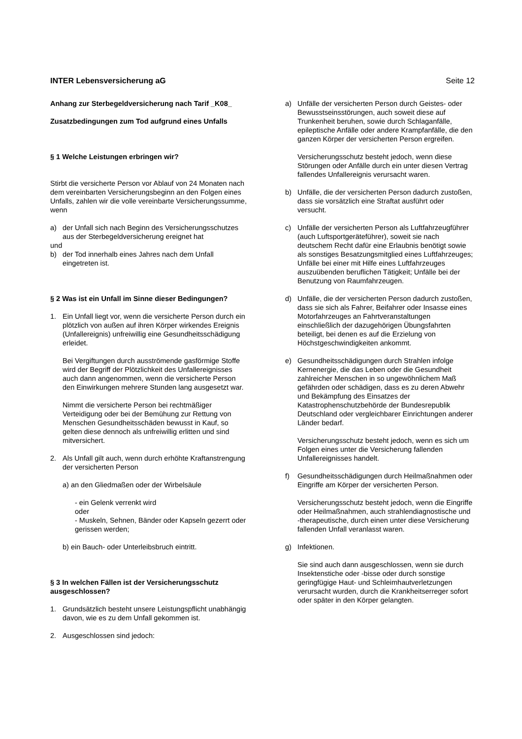INTER Lebensversicherung aG Seite 12
Anhang zur Sterbegeldversicherung nach Tarif _K08_
Zusatzbedingungen zum Tod aufgrund eines Unfalls
§ 1 Welche Leistungen erbringen wir?
Stirbt die versicherte Person vor Ablauf von 24 Monaten nach dem vereinbarten Versicherungsbeginn an den Folgen eines Unfalls, zahlen wir die volle vereinbarte Versicherungssumme, wenn
a) der Unfall sich nach Beginn des Versicherungsschutzes aus der Sterbegeldversicherung ereignet hat
und
b) der Tod innerhalb eines Jahres nach dem Unfall eingetreten ist.
§ 2 Was ist ein Unfall im Sinne dieser Bedingungen?
1. Ein Unfall liegt vor, wenn die versicherte Person durch ein plötzlich von außen auf ihren Körper wirkendes Ereignis (Unfallereignis) unfreiwillig eine Gesundheitsschädigung erleidet.
Bei Vergiftungen durch ausströmende gasförmige Stoffe wird der Begriff der Plötzlichkeit des Unfallereignisses auch dann angenommen, wenn die versicherte Person den Einwirkungen mehrere Stunden lang ausgesetzt war.
Nimmt die versicherte Person bei rechtmäßiger Verteidigung oder bei der Bemühung zur Rettung von Menschen Gesundheitsschäden bewusst in Kauf, so gelten diese dennoch als unfreiwillig erlitten und sind mitversichert.
2. Als Unfall gilt auch, wenn durch erhöhte Kraftanstrengung der versicherten Person
a) an den Gliedmaßen oder der Wirbelsäule
- ein Gelenk verrenkt wird
oder
- Muskeln, Sehnen, Bänder oder Kapseln gezerrt oder gerissen werden;
b) ein Bauch- oder Unterleibsbruch eintritt.
§ 3 In welchen Fällen ist der Versicherungsschutz ausgeschlossen?
1. Grundsätzlich besteht unsere Leistungspflicht unabhängig davon, wie es zu dem Unfall gekommen ist.
2. Ausgeschlossen sind jedoch:
a) Unfälle der versicherten Person durch Geistes- oder Bewusstseinsstörungen, auch soweit diese auf Trunkenheit beruhen, sowie durch Schlaganfälle, epileptische Anfälle oder andere Krampfanfälle, die den ganzen Körper der versicherten Person ergreifen.
Versicherungsschutz besteht jedoch, wenn diese Störungen oder Anfälle durch ein unter diesen Vertrag fallendes Unfallereignis verursacht waren.
b) Unfälle, die der versicherten Person dadurch zustoßen, dass sie vorsätzlich eine Straftat ausführt oder versucht.
c) Unfälle der versicherten Person als Luftfahrzeugführer (auch Luftsportgeräteführer), soweit sie nach deutschem Recht dafür eine Erlaubnis benötigt sowie als sonstiges Besatzungsmitglied eines Luftfahrzeuges; Unfälle bei einer mit Hilfe eines Luftfahrzeuges auszuübenden beruflichen Tätigkeit; Unfälle bei der Benutzung von Raumfahrzeugen.
d) Unfälle, die der versicherten Person dadurch zustoßen, dass sie sich als Fahrer, Beifahrer oder Insasse eines Motorfahrzeuges an Fahrtveranstaltungen einschließlich der dazugehörigen Übungsfahrten beteiligt, bei denen es auf die Erzielung von Höchstgeschwindigkeiten ankommt.
e) Gesundheitsschädigungen durch Strahlen infolge Kernenergie, die das Leben oder die Gesundheit zahlreicher Menschen in so ungewöhnlichem Maß gefährden oder schädigen, dass es zu deren Abwehr und Bekämpfung des Einsatzes der Katastrophenschutzbehörde der Bundesrepublik Deutschland oder vergleichbarer Einrichtungen anderer Länder bedarf.
Versicherungsschutz besteht jedoch, wenn es sich um Folgen eines unter die Versicherung fallenden Unfallereignisses handelt.
f) Gesundheitsschädigungen durch Heilmaßnahmen oder Eingriffe am Körper der versicherten Person.
Versicherungsschutz besteht jedoch, wenn die Eingriffe oder Heilmaßnahmen, auch strahlendiagnostische und -therapeutische, durch einen unter diese Versicherung fallenden Unfall veranlasst waren.
g) Infektionen.
Sie sind auch dann ausgeschlossen, wenn sie durch Insektenstiche oder -bisse oder durch sonstige geringfügige Haut- und Schleimhautverletzungen verursacht wurden, durch die Krankheitserreger sofort oder später in den Körper gelangten.